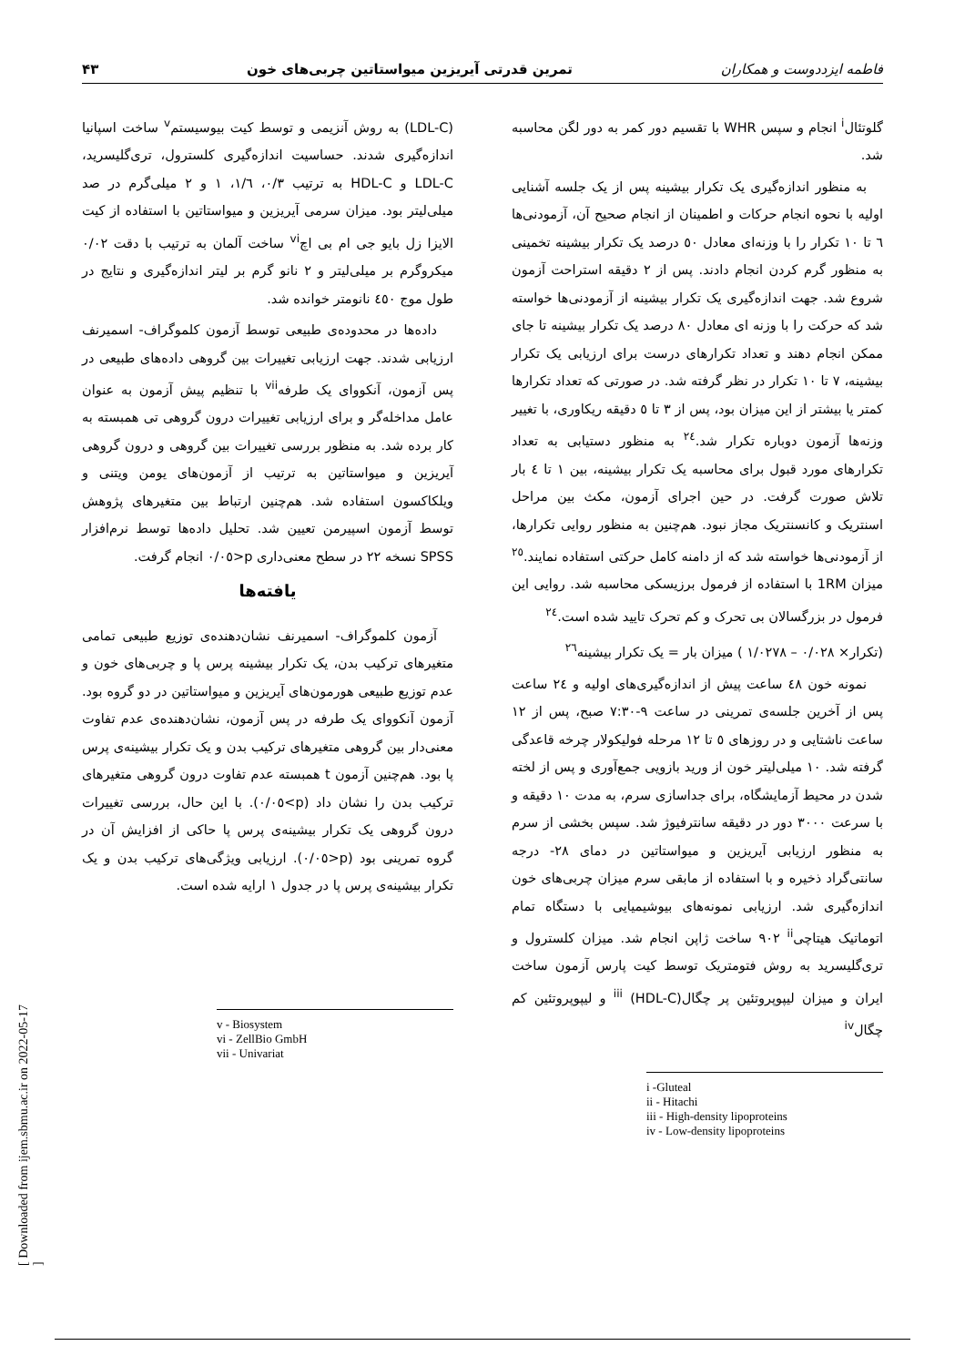[ Downloaded from ijem.sbmu.ac.ir on 2022-05-17 ]
فاطمه ایزددوست و همکاران تمرین قدرتی آیریزین میواستاتین چربی‌های خون ۴۳
گلوتئال<sup>i</sup> انجام و سپس WHR با تقسیم دور کمر به دور لگن محاسبه شد.
به منظور اندازه‌گیری یک تکرار بیشینه پس از یک جلسه آشنایی اولیه با نحوه انجام حرکات و اطمینان از انجام صحیح آن، آزمودنی‌ها ٦ تا ١٠ تکرار را با وزنه‌ای معادل ٥٠ درصد یک تکرار بیشینه تخمینی به منظور گرم کردن انجام دادند. پس از ٢ دقیقه استراحت آزمون شروع شد. جهت اندازه‌گیری یک تکرار بیشینه از آزمودنی‌ها خواسته شد که حرکت را با وزنه ای معادل ٨٠ درصد یک تکرار بیشینه تا جای ممکن انجام دهند و تعداد تکرارهای درست برای ارزیابی یک تکرار بیشینه، ٧ تا ١٠ تکرار در نظر گرفته شد. در صورتی که تعداد تکرارها کمتر یا بیشتر از این میزان بود، پس از ٣ تا ٥ دقیقه ریکاوری، با تغییر وزنه‌ها آزمون دوباره تکرار شد.<sup>٢٤</sup> به منظور دستیابی به تعداد تکرارهای مورد قبول برای محاسبه یک تکرار بیشینه، بین ١ تا ٤ بار تلاش صورت گرفت. در حین اجرای آزمون، مکث بین مراحل اسنتریک و کانسنتریک مجاز نبود. هم‌چنین به منظور روایی تکرارها، از آزمودنی‌ها خواسته شد که از دامنه کامل حرکتی استفاده نمایند.<sup>٢٥</sup> میزان 1RM با استفاده از فرمول برزیسکی محاسبه شد. روایی این فرمول در بزرگسالان بی تحرک و کم تحرک تایید شده است.<sup>٢٤</sup>
(تکرار× ٠/٠٢٨ – ١/٠٢٧٨ ) میزان بار = یک تکرار بیشینه<sup>٢٦</sup>
نمونه خون ٤٨ ساعت پیش از اندازه‌گیری‌های اولیه و ٢٤ ساعت پس از آخرین جلسه‌ی تمرینی در ساعت ٩-٧:٣٠ صبح، پس از ١٢ ساعت ناشتایی و در روزهای ٥ تا ١٢ مرحله فولیکولار چرخه قاعدگی گرفته شد. ١٠ میلی‌لیتر خون از ورید بازویی جمع‌آوری و پس از لخته شدن در محیط آزمایشگاه، برای جداسازی سرم، به مدت ١٠ دقیقه و با سرعت ٣٠٠٠ دور در دقیقه سانترفیوژ شد. سپس بخشی از سرم به منظور ارزیابی آیریزین و میواستاتین در دمای ٢٨- درجه سانتی‌گراد ذخیره و با استفاده از مابقی سرم میزان چربی‌های خون اندازه‌گیری شد. ارزیابی نمونه‌های بیوشیمیایی با دستگاه تمام اتوماتیک هیتاچی<sup>ii</sup> ٩٠٢ ساخت ژاپن انجام شد. میزان کلسترول و تری‌گلیسرید به روش فتومتریک توسط کیت پارس آزمون ساخت ایران و میزان لیپوپروتئین پر چگال<sup>iii</sup> (HDL-C) و لیپوپروتئین کم چگال<sup>iv</sup>
i -Gluteal
ii - Hitachi
iii - High-density lipoproteins
iv - Low-density lipoproteins
(LDL-C) به روش آنزیمی و توسط کیت بیوسیستم<sup>v</sup> ساخت اسپانیا اندازه‌گیری شدند. حساسیت اندازه‌گیری کلسترول، تری‌گلیسرید، LDL-C و HDL-C به ترتیب ٠/٣، ١/٦، ١ و ٢ میلی‌گرم در صد میلی‌لیتر بود. میزان سرمی آیریزین و میواستاتین با استفاده از کیت الایزا زل بایو جی ام بی اچ<sup>vi</sup> ساخت آلمان به ترتیب با دقت ٠/٠٢ میکروگرم بر میلی‌لیتر و ٢ نانو گرم بر لیتر اندازه‌گیری و نتایج در طول موج ٤٥٠ نانومتر خوانده شد.
داده‌ها در محدوده‌ی طبیعی توسط آزمون کلموگراف- اسمیرنف ارزیابی شدند. جهت ارزیابی تغییرات بین گروهی داده‌های طبیعی در پس آزمون، آنکووای یک طرفه<sup>vii</sup> با تنظیم پیش آزمون به عنوان عامل مداخله‌گر و برای ارزیابی تغییرات درون گروهی تی همبسته به کار برده شد. به منظور بررسی تغییرات بین گروهی و درون گروهی آیریزین و میواستاتین به ترتیب از آزمون‌های یومن ویتنی و ویلکاکسون استفاده شد. هم‌چنین ارتباط بین متغیرهای پژوهش توسط آزمون اسپیرمن تعیین شد. تحلیل داده‌ها توسط نرم‌افزار SPSS نسخه ٢٢ در سطح معنی‌داری p<٠/٠٥ انجام گرفت.
یافته‌ها
آزمون کلموگراف- اسمیرنف نشان‌دهنده‌ی توزیع طبیعی تمامی متغیرهای ترکیب بدن، یک تکرار بیشینه پرس پا و چربی‌های خون و عدم توزیع طبیعی هورمون‌های آیریزین و میواستاتین در دو گروه بود. آزمون آنکووای یک طرفه در پس آزمون، نشان‌دهنده‌ی عدم تفاوت معنی‌دار بین گروهی متغیرهای ترکیب بدن و یک تکرار بیشینه‌ی پرس پا بود. هم‌چنین آزمون t همبسته عدم تفاوت درون گروهی متغیرهای ترکیب بدن را نشان داد (p>٠/٠٥). با این حال، بررسی تغییرات درون گروهی یک تکرار بیشینه‌ی پرس پا حاکی از افزایش آن در گروه تمرینی بود (p<٠/٠٥). ارزیابی ویژگی‌های ترکیب بدن و یک تکرار بیشینه‌ی پرس پا در جدول ١ ارایه شده است.
v - Biosystem
vi - ZellBio GmbH
vii - Univariat